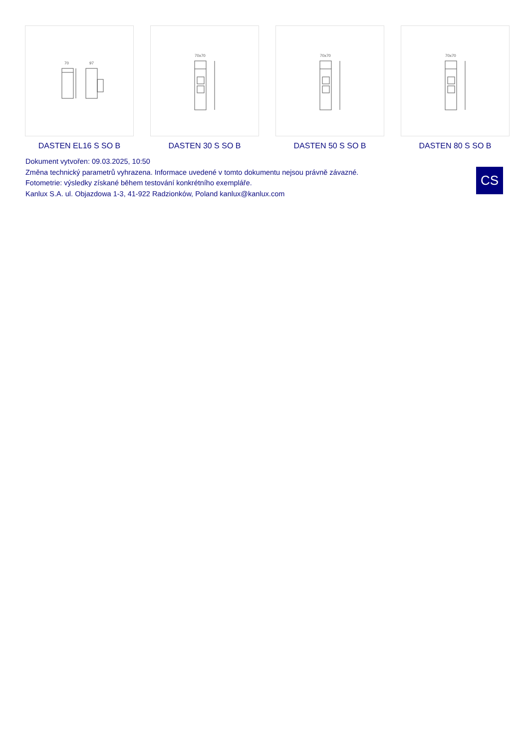70
97
DASTEN EL16 S SO B
70x70
DASTEN 30 S SO B
70x70
DASTEN 50 S SO B
70x70
DASTEN 80 S SO B
Dokument vytvořen: 09.03.2025, 10:50
Změna technický parametrů vyhrazena. Informace uvedené v tomto dokumentu nejsou právně závazné.
Fotometrie: výsledky získané během testování konkrétního exempláře.
Kanlux S.A. ul. Objazdowa 1-3, 41-922 Radzionków, Poland kanlux@kanlux.com
CS